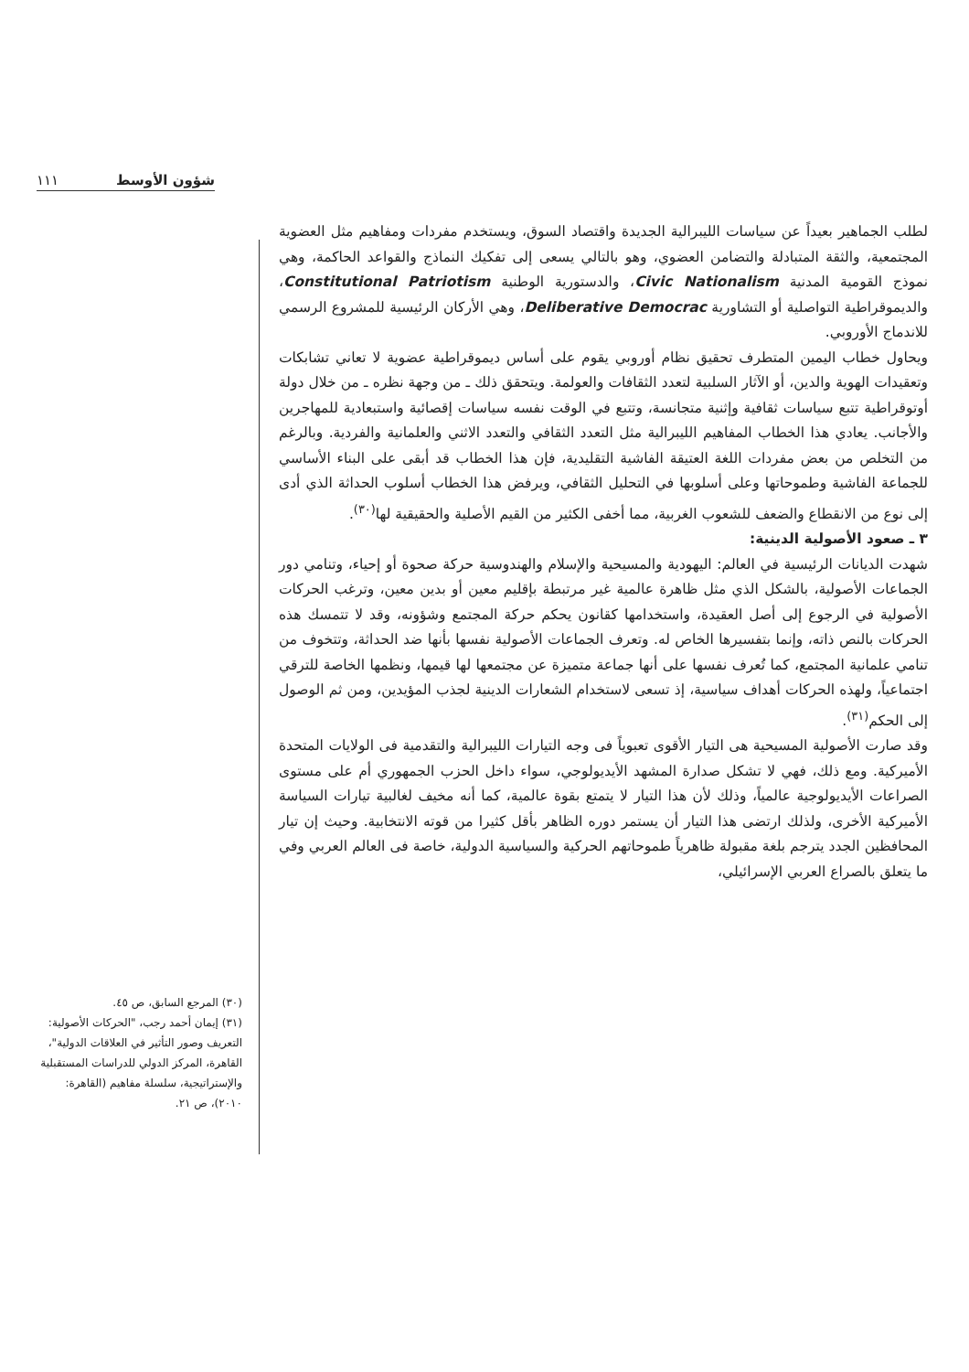١١١ شؤون الأوسط
لطلب الجماهير بعيداً عن سياسات الليبرالية الجديدة واقتصاد السوق، ويستخدم مفردات ومفاهيم مثل العضوية المجتمعية، والثقة المتبادلة والتضامن العضوي، وهو بالتالي يسعى إلى تفكيك النماذج والقواعد الحاكمة، وهي نموذج القومية المدنية Civic Nationalism، والدستورية الوطنية Constitutional Patriotism، والديموقراطية التواصلية أو التشاورية Deliberative Democrac، وهي الأركان الرئيسية للمشروع الرسمي للاندماج الأوروبي.
ويحاول خطاب اليمين المتطرف تحقيق نظام أوروبي يقوم على أساس ديموقراطية عضوية لا تعاني تشابكات وتعقيدات الهوية والدين، أو الآثار السلبية لتعدد الثقافات والعولمة. ويتحقق ذلك ـ من وجهة نظره ـ من خلال دولة أوتوقراطية تتبع سياسات ثقافية وإثنية متجانسة، وتتبع في الوقت نفسه سياسات إقصائية واستبعادية للمهاجرين والأجانب. يعادي هذا الخطاب المفاهيم الليبرالية مثل التعدد الثقافي والتعدد الاثني والعلمانية والفردية. وبالرغم من التخلص من بعض مفردات اللغة العتيقة الفاشية التقليدية، فإن هذا الخطاب قد أبقى على البناء الأساسي للجماعة الفاشية وطموحاتها وعلى أسلوبها في التحليل الثقافي، ويرفض هذا الخطاب أسلوب الحداثة الذي أدى إلى نوع من الانقطاع والضعف للشعوب الغربية، مما أخفى الكثير من القيم الأصلية والحقيقية لها<sup>(٣٠)</sup>.
٣ ـ صعود الأصولية الدينية:
شهدت الديانات الرئيسية في العالم: اليهودية والمسيحية والإسلام والهندوسية حركة صحوة أو إحياء، وتنامي دور الجماعات الأصولية، بالشكل الذي مثل ظاهرة عالمية غير مرتبطة بإقليم معين أو بدين معين، وترغب الحركات الأصولية في الرجوع إلى أصل العقيدة، واستخدامها كقانون يحكم حركة المجتمع وشؤونه، وقد لا تتمسك هذه الحركات بالنص ذاته، وإنما بتفسيرها الخاص له. وتعرف الجماعات الأصولية نفسها بأنها ضد الحداثة، وتتخوف من تنامي علمانية المجتمع، كما تُعرف نفسها على أنها جماعة متميزة عن مجتمعها لها قيمها، ونظمها الخاصة للترقي اجتماعياً، ولهذه الحركات أهداف سياسية، إذ تسعى لاستخدام الشعارات الدينية لجذب المؤيدين، ومن ثم الوصول إلى الحكم<sup>(٣١)</sup>.
وقد صارت الأصولية المسيحية هى التيار الأقوى تعبوياً فى وجه التيارات الليبرالية والتقدمية فى الولايات المتحدة الأميركية. ومع ذلك، فهي لا تشكل صدارة المشهد الأيديولوجي، سواء داخل الحزب الجمهوري أم على مستوى الصراعات الأيديولوجية عالمياً، وذلك لأن هذا التيار لا يتمتع بقوة عالمية، كما أنه مخيف لغالبية تيارات السياسة الأميركية الأخرى، ولذلك ارتضى هذا التيار أن يستمر دوره الظاهر بأقل كثيرا من قوته الانتخابية. وحيث إن تيار المحافظين الجدد يترجم بلغة مقبولة ظاهرياً طموحاتهم الحركية والسياسية الدولية، خاصة فى العالم العربي وفي ما يتعلق بالصراع العربي الإسرائيلي،
(٣٠) المرجع السابق، ص ٤٥.
(٣١) إيمان أحمد رجب، "الحركات الأصولية: التعريف وصور التأثير في العلاقات الدولية"، القاهرة، المركز الدولي للدراسات المستقبلية والإستراتيجية، سلسلة مفاهيم (القاهرة: ٢٠١٠)، ص ٢١.